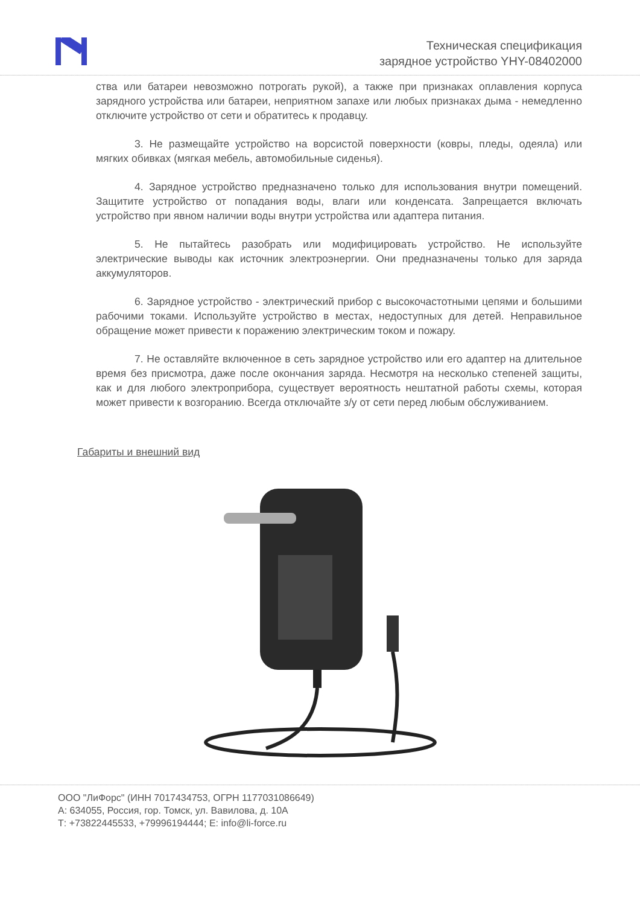Техническая спецификация
зарядное устройство YHY-08402000
ства или батареи невозможно потрогать рукой), а также при признаках оплавления корпуса зарядного устройства или батареи, неприятном запахе или любых признаках дыма - немедленно отключите устройство от сети и обратитесь к продавцу.
3. Не размещайте устройство на ворсистой поверхности (ковры, пледы, одеяла) или мягких обивках (мягкая мебель, автомобильные сиденья).
4. Зарядное устройство предназначено только для использования внутри помещений. Защитите устройство от попадания воды, влаги или конденсата. Запрещается включать устройство при явном наличии воды внутри устройства или адаптера питания.
5. Не пытайтесь разобрать или модифицировать устройство. Не используйте электрические выводы как источник электроэнергии. Они предназначены только для заряда аккумуляторов.
6. Зарядное устройство - электрический прибор с высокочастотными цепями и большими рабочими токами. Используйте устройство в местах, недоступных для детей. Неправильное обращение может привести к поражению электрическим током и пожару.
7. Не оставляйте включенное в сеть зарядное устройство или его адаптер на длительное время без присмотра, даже после окончания заряда. Несмотря на несколько степеней защиты, как и для любого электроприбора, существует вероятность нештатной работы схемы, которая может привести к возгоранию. Всегда отключайте з/у от сети перед любым обслуживанием.
Габариты и внешний вид
ООО "ЛиФорс" (ИНН 7017434753, ОГРН 1177031086649)
А: 634055, Россия, гор. Томск, ул. Вавилова, д. 10А
Т: +73822445533, +79996194444; E: info@li-force.ru